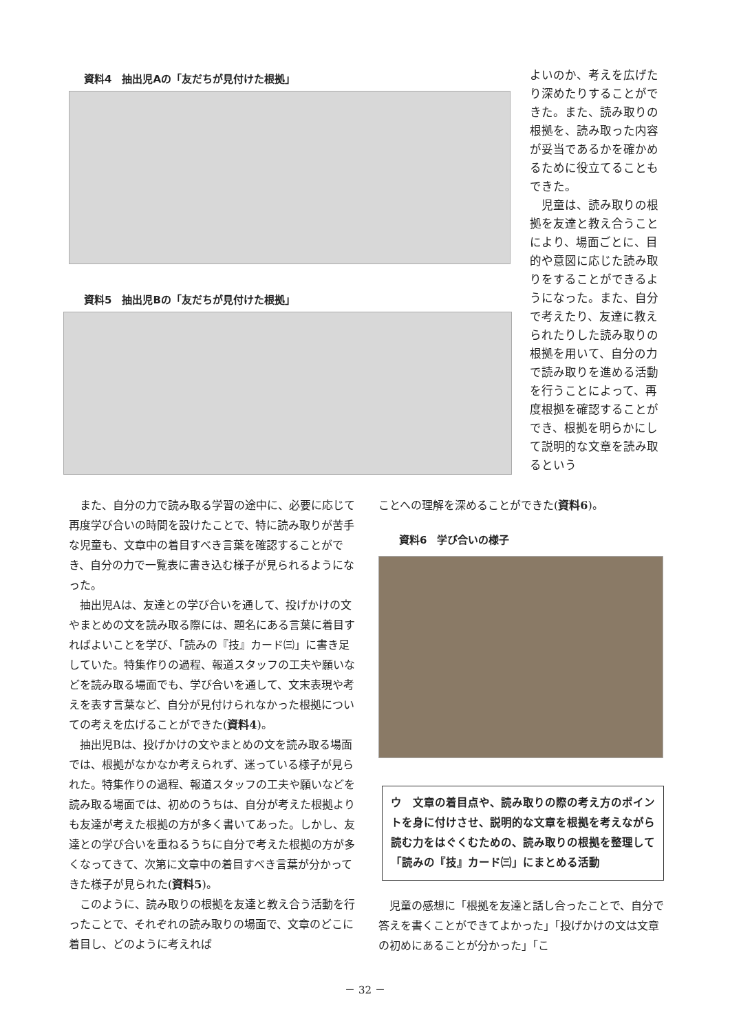資料4　抽出児Aの「友だちが見付けた根拠」
資料5　抽出児Bの「友だちが見付けた根拠」
よいのか、考えを広げたり深めたりすることができた。また、読み取りの根拠を、読み取った内容が妥当であるかを確かめるために役立てることもできた。
　児童は、読み取りの根拠を友達と教え合うことにより、場面ごとに、目的や意図に応じた読み取りをすることができるようになった。また、自分で考えたり、友達に教えられたりした読み取りの根拠を用いて、自分の力で読み取りを進める活動を行うことによって、再度根拠を確認することができ、根拠を明らかにして説明的な文章を読み取るという
また、自分の力で読み取る学習の途中に、必要に応じて再度学び合いの時間を設けたことで、特に読み取りが苦手な児童も、文章中の着目すべき言葉を確認することができ、自分の力で一覧表に書き込む様子が見られるようになった。
抽出児Aは、友達との学び合いを通して、投げかけの文やまとめの文を読み取る際には、題名にある言葉に着目すればよいことを学び、「読みの『技』カード㈢」に書き足していた。特集作りの過程、報道スタッフの工夫や願いなどを読み取る場面でも、学び合いを通して、文末表現や考えを表す言葉など、自分が見付けられなかった根拠についての考えを広げることができた(資料4)。
抽出児Bは、投げかけの文やまとめの文を読み取る場面では、根拠がなかなか考えられず、迷っている様子が見られた。特集作りの過程、報道スタッフの工夫や願いなどを読み取る場面では、初めのうちは、自分が考えた根拠よりも友達が考えた根拠の方が多く書いてあった。しかし、友達との学び合いを重ねるうちに自分で考えた根拠の方が多くなってきて、次第に文章中の着目すべき言葉が分かってきた様子が見られた(資料5)。
このように、読み取りの根拠を友達と教え合う活動を行ったことで、それぞれの読み取りの場面で、文章のどこに着目し、どのように考えれば
ことへの理解を深めることができた(資料6)。
資料6　学び合いの様子
ウ　文章の着目点や、読み取りの際の考え方のポイントを身に付けさせ、説明的な文章を根拠を考えながら読む力をはぐくむための、読み取りの根拠を整理して「読みの『技』カード㈢」にまとめる活動
児童の感想に「根拠を友達と話し合ったことで、自分で答えを書くことができてよかった」「投げかけの文は文章の初めにあることが分かった」「こ
－ 32 －